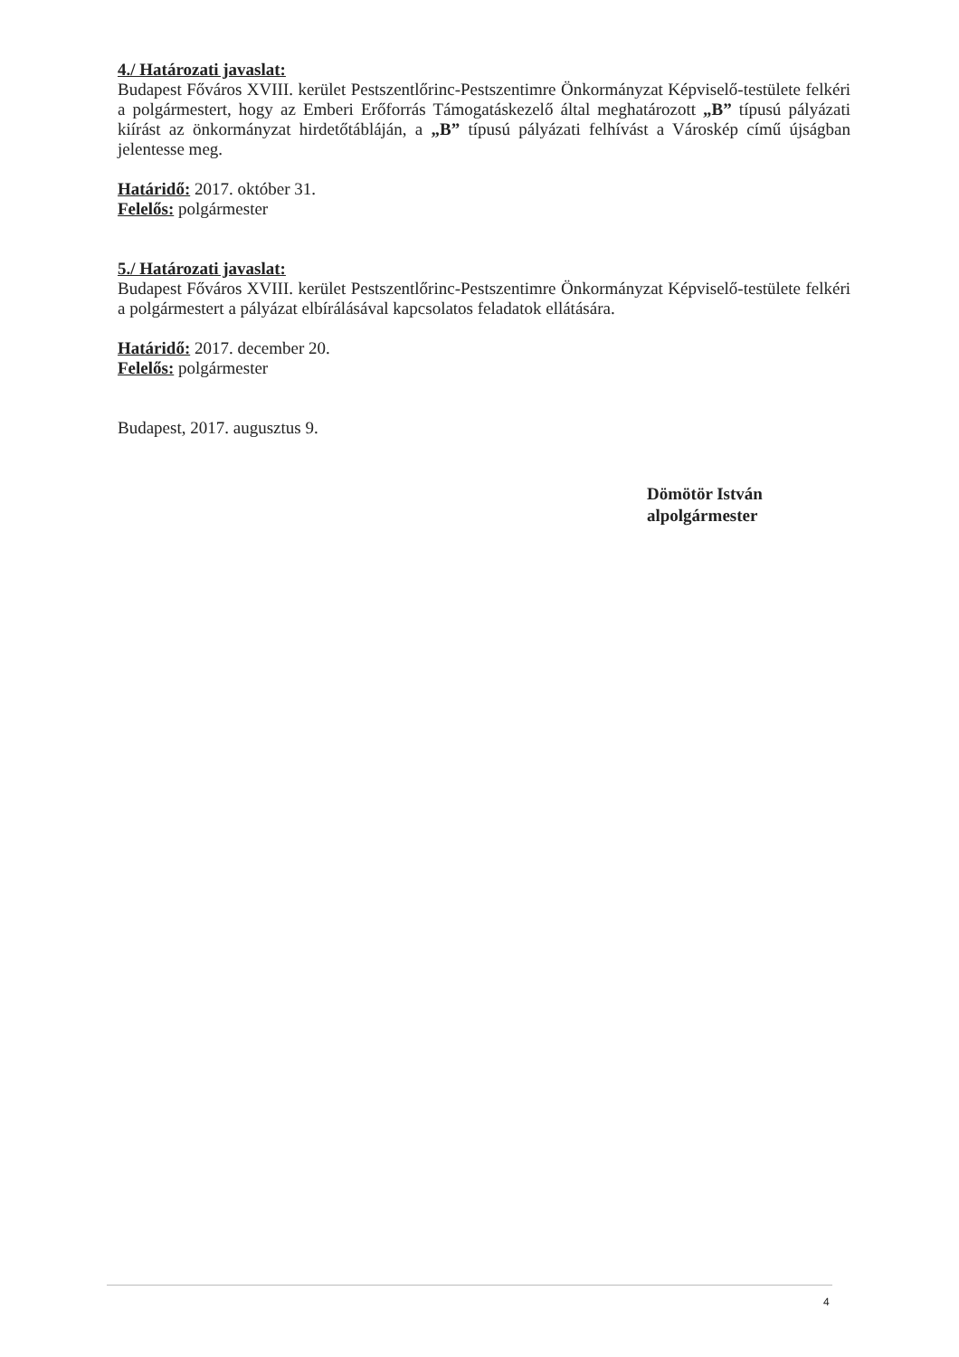4./ Határozati javaslat:
Budapest Főváros XVIII. kerület Pestszentlőrinc-Pestszentimre Önkormányzat Képviselő-testülete felkéri a polgármestert, hogy az Emberi Erőforrás Támogatáskezelő által meghatározott „B” típusú pályázati kiírást az önkormányzat hirdetőtábláján, a „B” típusú pályázati felhívást a Városkép című újságban jelentesse meg.
Határidő: 2017. október 31.
Felelős: polgármester
5./ Határozati javaslat:
Budapest Főváros XVIII. kerület Pestszentlőrinc-Pestszentimre Önkormányzat Képviselő-testülete felkéri a polgármestert a pályázat elbírálásával kapcsolatos feladatok ellátására.
Határidő: 2017. december 20.
Felelős: polgármester
Budapest, 2017. augusztus 9.
Dömötör István
alpolgármester
4